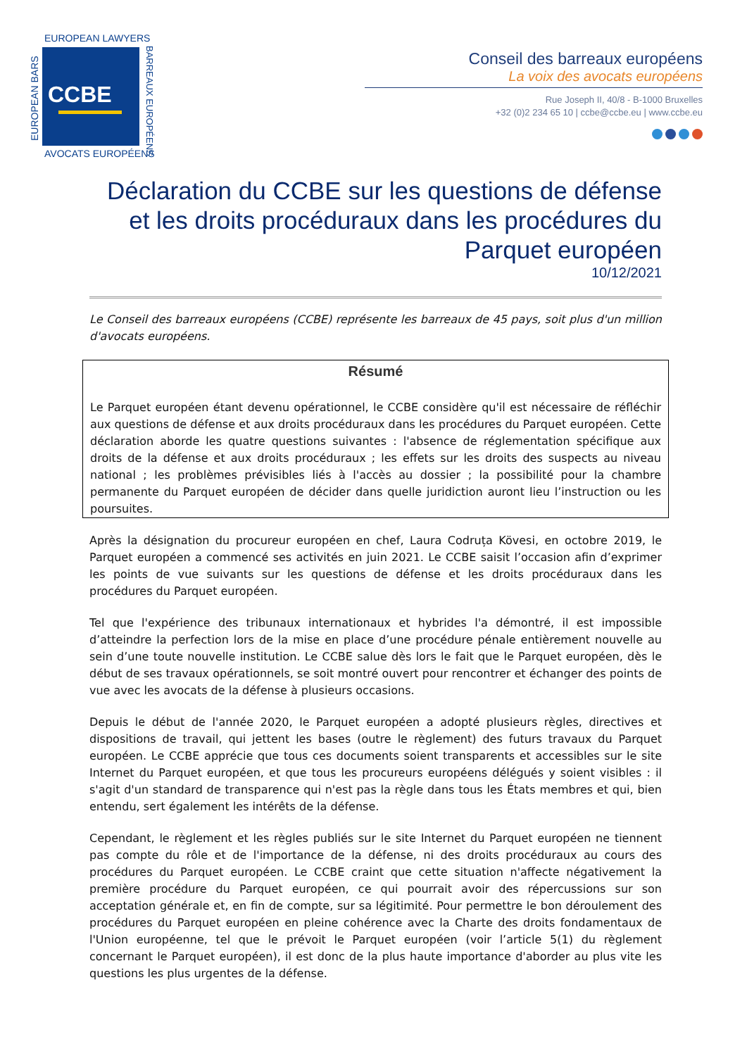EUROPEAN LAWYERS
CCBE
AVOCATS EUROPÉENS
EUROPEAN BARS
BARREAUX EUROPÉENS
Conseil des barreaux européens
La voix des avocats européens
Rue Joseph II, 40/8 - B-1000 Bruxelles
+32 (0)2 234 65 10 | ccbe@ccbe.eu | www.ccbe.eu
Déclaration du CCBE sur les questions de défense et les droits procéduraux dans les procédures du Parquet européen
10/12/2021
Le Conseil des barreaux européens (CCBE) représente les barreaux de 45 pays, soit plus d'un million d'avocats européens.
Résumé
Le Parquet européen étant devenu opérationnel, le CCBE considère qu'il est nécessaire de réfléchir aux questions de défense et aux droits procéduraux dans les procédures du Parquet européen. Cette déclaration aborde les quatre questions suivantes : l'absence de réglementation spécifique aux droits de la défense et aux droits procéduraux ; les effets sur les droits des suspects au niveau national ; les problèmes prévisibles liés à l'accès au dossier ; la possibilité pour la chambre permanente du Parquet européen de décider dans quelle juridiction auront lieu l’instruction ou les poursuites.
Après la désignation du procureur européen en chef, Laura Codruța Kövesi, en octobre 2019, le Parquet européen a commencé ses activités en juin 2021. Le CCBE saisit l’occasion afin d’exprimer les points de vue suivants sur les questions de défense et les droits procéduraux dans les procédures du Parquet européen.
Tel que l'expérience des tribunaux internationaux et hybrides l'a démontré, il est impossible d’atteindre la perfection lors de la mise en place d’une procédure pénale entièrement nouvelle au sein d’une toute nouvelle institution. Le CCBE salue dès lors le fait que le Parquet européen, dès le début de ses travaux opérationnels, se soit montré ouvert pour rencontrer et échanger des points de vue avec les avocats de la défense à plusieurs occasions.
Depuis le début de l'année 2020, le Parquet européen a adopté plusieurs règles, directives et dispositions de travail, qui jettent les bases (outre le règlement) des futurs travaux du Parquet européen. Le CCBE apprécie que tous ces documents soient transparents et accessibles sur le site Internet du Parquet européen, et que tous les procureurs européens délégués y soient visibles : il s'agit d'un standard de transparence qui n'est pas la règle dans tous les États membres et qui, bien entendu, sert également les intérêts de la défense.
Cependant, le règlement et les règles publiés sur le site Internet du Parquet européen ne tiennent pas compte du rôle et de l'importance de la défense, ni des droits procéduraux au cours des procédures du Parquet européen. Le CCBE craint que cette situation n'affecte négativement la première procédure du Parquet européen, ce qui pourrait avoir des répercussions sur son acceptation générale et, en fin de compte, sur sa légitimité. Pour permettre le bon déroulement des procédures du Parquet européen en pleine cohérence avec la Charte des droits fondamentaux de l'Union européenne, tel que le prévoit le Parquet européen (voir l’article 5(1) du règlement concernant le Parquet européen), il est donc de la plus haute importance d'aborder au plus vite les questions les plus urgentes de la défense.